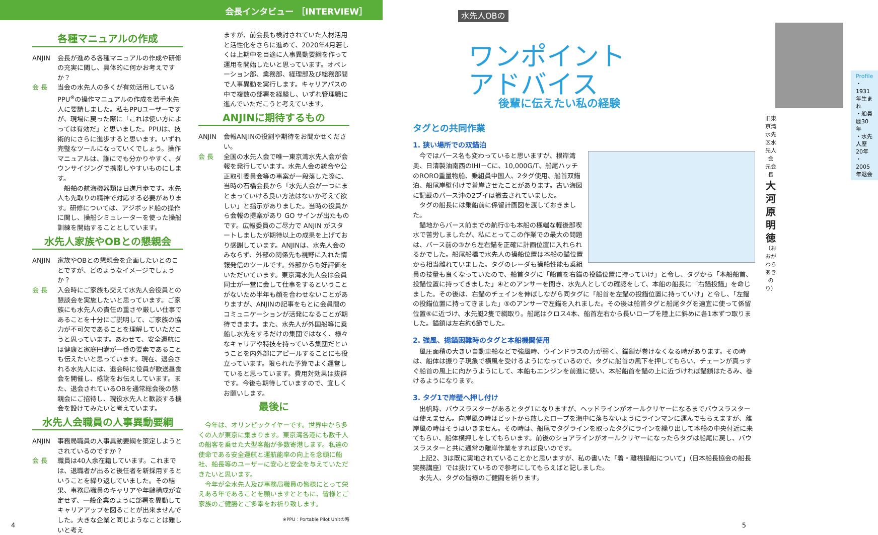会長インタビュー ［INTERVIEW］
各種マニュアルの作成
ANJIN 会長が進める各種マニュアルの作成や研修の充実に関し、具体的に何かお考えですか？
会 長 当会の水先人の多くが有効活用しているPPU<sup>※</sup>の操作マニュアルの作成を若手水先人に要請しました。私もPPUユーザーですが、現場に戻った際に「これは使い方によっては有効だ」と思いました。PPUは、技術的にさらに進歩すると思います。いずれ完璧なツールになっていくでしょう。操作マニュアルは、誰にでも分かりやすく、ダウンサイジングで携帯しやすいものにします。
　船舶の航海機器類は日進月歩です。水先人も先取りの精神で対応する必要があります。研修については、アジポッド船の操作に関し、操船シミュレーターを使った操船訓練を開始することとしています。
水先人家族やOBとの懇親会
ANJIN 家族やOBとの懇親会を企画したいとのことですが、どのようなイメージでしょうか？
会 長 入会時にご家族も交えて水先人会役員との懇談会を実施したいと思っています。ご家族にも水先人の責任の重さや厳しい仕事であることを十分にご説明して、ご家族の協力が不可欠であることを理解していただこうと思っています。あわせて、安全運航には健康と家庭円満が一番の要素であることも伝えたいと思っています。現在、退会される水先人には、退会時に役員が歓送昼食会を開催し、感謝をお伝えしています。また、退会されているOBを通常総会後の懇親会にご招待し、現役水先人と歓談する機会を設けてみたいと考えています。
水先人会職員の人事異動要綱
ANJIN 事務局職員の人事異動要綱を策定しようとされているのですか？
会 長 職員は40人余在籍しています。これまでは、退職者が出ると後任者を新採用するということを繰り返していました。その結果、事務局職員のキャリアや年齢構成が安定せず、一般企業のように部署を異動してキャリアアップを図ることが出来ませんでした。大きな企業と同じようなことは難しいと考え
ますが、前会長も検討されていた人材活用と活性化をさらに進めて、2020年4月若しくは上期中を目途に人事異動要綱を作って運用を開始したいと思っています。オペレーション部、業務部、経理部及び総務部間で人事異動を実行します。キャリアパスの中で複数の部署を経験し、いずれ管理職に進んでいただこうと考えています。
ANJINに期待するもの
ANJIN 会報ANJINの役割や期待をお聞かせください。
会 長 全国の水先人会で唯一東京湾水先人会が会報を発行しています。水先人会の統合や公正取引委員会等の事案が一段落した際に、当時の石橋会長から「水先人会が一つにまとまっていける良い方法はないか考えて欲しい」と指示がありました。当時の役員から会報の提案があり GO サインが出たものです。広報委員のご尽力で ANJIN がスタートしましたが期待以上の成果を上げており感謝しています。ANJINは、水先人会のみならず、外部の関係先も視野に入れた情報発信のツールです。外部からも好評価をいただいています。東京湾水先人会は会員同士が一堂に会して仕事をするということがないため半年も顔を合わせないことがありますが、ANJINの記事をもとに会員間のコミュニケーションが活発になることが期待できます。また、水先人が外国船等に乗船し水先をするだけの集団ではなく、様々なキャリアや特技を持っている集団だということを内外部にアピールすることにも役立っています。限られた予算でよく運営していると思っています。費用対効果は抜群です。今後も期待していますので、宜しくお願いします。
最後に
　今年は、オリンピックイヤーです。世界中から多くの人が東京に集まります。東京湾各港にも数千人の船客を乗せた大型客船が多数寄港します。私達の使命である安全運航と運航能率の向上を念頭に船社、船長等のユーザーに安心と安全を与えていただきたいと思います。
　今年が全水先人及び事務局職員の皆様にとって栄えある年であることを願いますとともに、皆様とご家族のご健勝とご多幸をお祈り致します。
※PPU：Portable Pilot Unitの略
4
水先人OBの
ワンポイント
アドバイス
後輩に伝えたい私の経験
Profile
・1931年生まれ
・船員歴30年
・水先人歴20年
・2005年退会
旧東京湾水先区水先人会 元会長
大河原 明徳
（おおがわら　あきのり）
タグとの共同作業
1. 狭い場所での双錨泊
　今ではバース名も変わっていると思いますが、根岸湾奥、日清製油南西のIHI－Cに、10,000G/T、船尾ハッチのRORO重量物船、乗組員中国人、2タグ使用、船首双錨泊、船尾岸壁付けで着岸させたことがあります。古い海図に記載のバース沖の2ブイは撤去されていました。
　タグの船長には乗船前に係留計画図を渡しておきました。
　錨地からバース前までの航行①も本船の極端な軽後部喫水で苦労しましたが、私にとってこの作業での最大の問題は、バース前の③から左右錨を正確に計画位置に入れられるかでした。船尾船橋で水先人の操船位置は本船の錨位置から相当離れていました。タグのレーダも操船性能も乗組員の技量も良くなっていたので、船首タグに「船首を右錨の投錨位置に持っていけ」と令し、タグから「本船船首、投錨位置に持ってきました」④とのアンサーを聞き、水先人としての確認をして、本船の船長に「右錨投錨」を命じました。その後は、右錨のチェインを伸ばしながら同タグに「船首を左錨の投錨位置に持っていけ」と令し、「左錨の投錨位置に持ってきました」⑤のアンサーで左錨を入れました。その後は船首タグと船尾タグを適宜に使って係留位置⑥に近づけ、水先艇2隻で綱取り。船尾はクロス4本、船首左右から長いロープを陸上に斜めに各1本ずつ取りました。錨鎖は左右約6節でした。
2. 強風、揚錨困難時のタグと本船機関使用
　風圧面積の大きい自動車船などで強風時、ウインドラスの力が弱く、錨鎖が巻けなくなる時があります。その時は、船体は振り子現象で横風を受けるようになっているので、タグに船首の風下を押してもらい、チェーンが真っすぐ船首の風上に向かうようにして、本船もエンジンを前進に使い、本船船首を錨の上に近づければ錨鎖はたるみ、巻けるようになります。
3. タグ1で岸壁へ押し付け
　出帆時、バウスラスターがあるとタグ1になりますが、ヘッドラインがオールクリヤーになるまでバウスラスターは使えません。向岸風の時はビットから放したロープを海中に落ちないようにラインマンに運んでもらえますが、離岸風の時はそうはいきません。その時は、船尾でタグラインを取ったタグにラインを繰り出して本船の中央付近に来てもらい、船体横押しをしてもらいます。前後のショアラインがオールクリヤーになったらタグは船尾に戻し、バウスラスターと共に通常の離岸作業をすれば良いのです。
　上記2、3は既に実地されていることかと思いますが、私の書いた「着・離桟操船について」（日本船長協会の船長実務講座）では抜けているので参考にしてもらえばと記しました。
　水先人、タグの皆様のご健闘を祈ります。
5